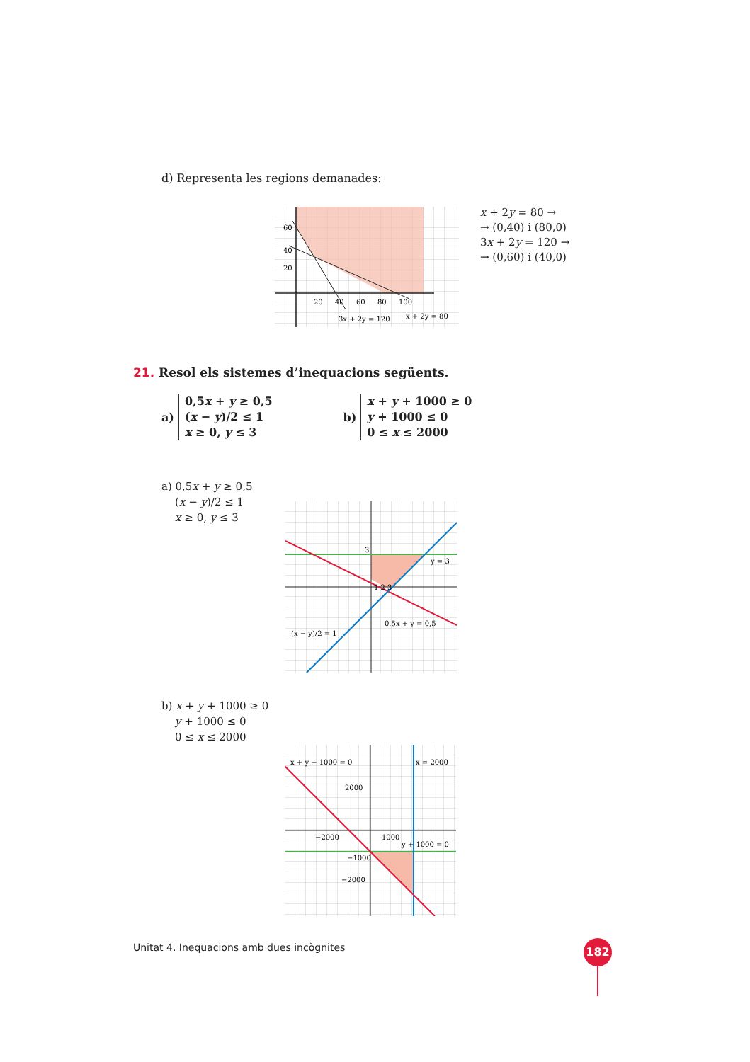d) Representa les regions demanades:
60
40
20
20
40
60
80
100
3x + 2y = 120
x + 2y = 80
x + 2y = 80 →
→ (0,40) i (80,0)
3x + 2y = 120 →
→ (0,60) i (40,0)
21. Resol els sistemes d’inequacions següents.
a)
0,5x + y ≥ 0,5
(x − y)/2 ≤ 1
x ≥ 0, y ≤ 3
b)
x + y + 1000 ≥ 0
y + 1000 ≤ 0
0 ≤ x ≤ 2000
a) 0,5x + y ≥ 0,5
(x − y)/2 ≤ 1
x ≥ 0, y ≤ 3
y = 3
0,5x + y = 0,5
(x − y)/2 = 1
3
1 2 3
b) x + y + 1000 ≥ 0
y + 1000 ≤ 0
0 ≤ x ≤ 2000
x + y + 1000 = 0
x = 2000
2000
−2000
1000
y + 1000 = 0
−1000
−2000
Unitat 4. Inequacions amb dues incògnites
182